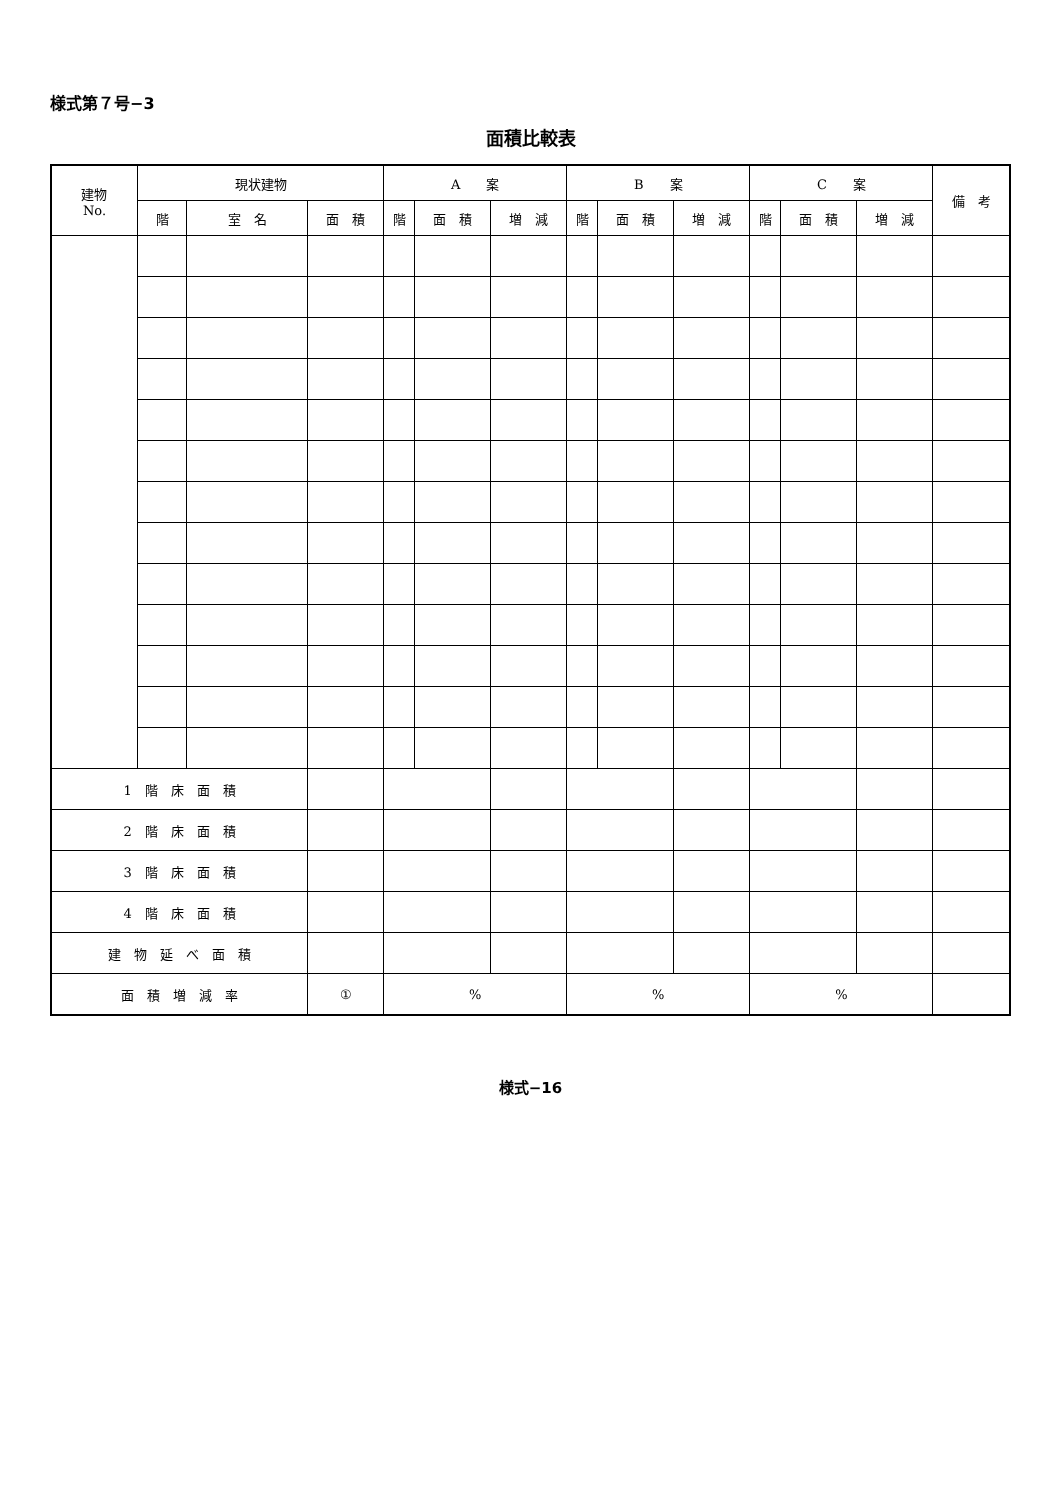様式第７号−3
面積比較表
| 建物 No. | 現状建物 | | | A 案 | | | B 案 | | | C 案 | | | 備 考 |
| --- | --- | --- | --- | --- | --- | --- | --- | --- | --- | --- | --- | --- | --- |
| | 階 | 室 名 | 面 積 | 階 | 面 積 | 増 減 | 階 | 面 積 | 増 減 | 階 | 面 積 | 増 減 | |
| 1 階 床 面 積 | | | | | | | | | | | | | |
| 2 階 床 面 積 | | | | | | | | | | | | | |
| 3 階 床 面 積 | | | | | | | | | | | | | |
| 4 階 床 面 積 | | | | | | | | | | | | | |
| 建 物 延 べ 面 積 | | | | | | | | | | | | | |
| 面 積 増 減 率 | | | ① | % | | | % | | | % | | | |
様式−16